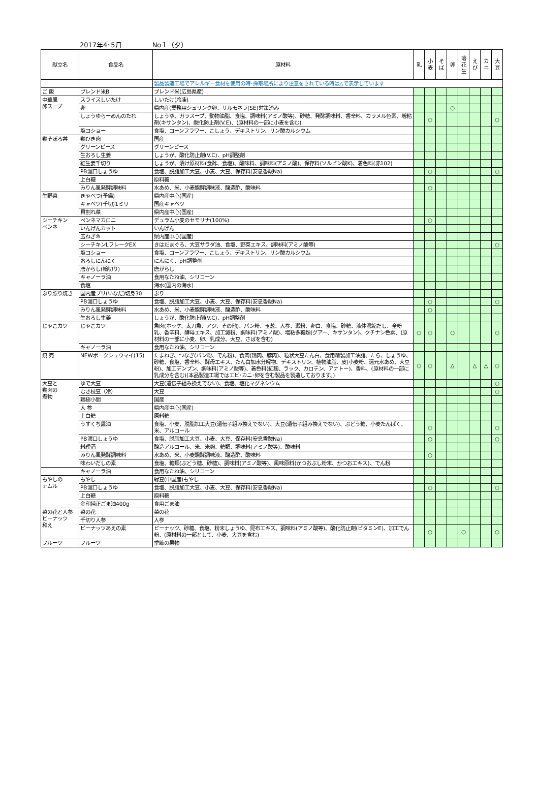2017年4･5月 No１（夕）
| 献立名 | 食品名 | 原材料 | 乳 | 小麦 | そば | 卵 | 落花生 | えび | カニ | 大豆 |
| --- | --- | --- | --- | --- | --- | --- | --- | --- | --- | --- |
| | | 製品製造工場でアレルギー食材を使用の時･採取場所により注意をされている時は△で表示しています | | | | | | | | |
| ご 飯 | ブレンド米B | ブレンド米(広島県産) | | | | | | | | |
| 中華風 卵スープ | スライスしいたけ | しいたけ(冷凍) | | | | | | | | |
| | 卵 | 県内産(業務用シュリンク卵、サルモネラ(SE)対策済み | | | | ○ | | | | |
| | しょうゆらーめんのたれ | しょうゆ、ガラスープ、動物油脂、食塩、調味料(アミノ酸等)、砂糖、発酵調味料、香辛料、カラメル色素、増粘剤(キサンタン)、酸化防止剤(V.E)、(原材料の一部に小麦を含む) | | ○ | | | | | | ○ |
| | 塩コショー | 食塩、コーンフラワー、こしょう、デキストリン、リン酸カルシウム | | | | | | | | |
| 鶏そぼろ丼 | 鶏ひき肉 | 国産 | | | | | | | | |
| | グリーンピース | グリーンピース | | | | | | | | |
| | 生おろし生姜 | しょうが、酸化防止剤(V.C)、pH調整剤 | | | | | | | | |
| | 紅生姜千切り | しょうが、漬け原材料(食酢、食塩)、酸味料、調味料(アミノ酸)、保存料(ソルビン酸K)、着色料(赤102) | | | | | | | | |
| | PB濃口しょうゆ | 食塩、脱脂加工大豆、小麦、大豆、保存料(安息香酸Na) | | ○ | | | | | | ○ |
| | 上白糖 | 原料糖 | | | | | | | | |
| | みりん風発酵調味料 | 水あめ、米、小麦醗酵調味液、醸造酢、酸味料 | | ○ | | | | | | |
| 生野菜 | きゃべつ(予備) | 県内産中心(国産) | | | | | | | | |
| | キャベツ(千切)1ミリ | 国産キャベツ | | | | | | | | |
| | 貝割れ菜 | 県内産中心(国産) | | | | | | | | |
| シーチキン ペンネ | ペンネマカロニ | デュラム小麦のセモリナ(100%) | | ○ | | | | | | |
| | いんげんカット | いんげん | | | | | | | | |
| | 玉ねぎ⑩ | 県内産中心(国産) | | | | | | | | |
| | シーチキンLフレークEX | きはだまぐろ、大豆サラダ油、食塩、野菜エキス、調味料(アミノ酸等) | | | | | | | | ○ |
| | 塩コショー | 食塩、コーンフラワー、こしょう、デキストリン、リン酸カルシウム | | | | | | | | |
| | おろしにんにく | にんにく、pH調整剤 | | | | | | | | |
| | 唐からし(輪切り) | 唐がらし | | | | | | | | |
| | キャノーラ油 | 食用なたね油、シリコーン | | | | | | | | |
| | 食塩 | 海水(国内の海水) | | | | | | | | |
| ぶり照り焼き | 国内産ブリ(いなだ)切身30 | ぶり | | | | | | | | |
| | PB濃口しょうゆ | 食塩、脱脂加工大豆、小麦、大豆、保存料(安息香酸Na) | | ○ | | | | | | ○ |
| | みりん風発酵調味料 | 水あめ、米、小麦醗酵調味液、醸造酢、酸味料 | | ○ | | | | | | |
| | 生おろし生姜 | しょうが、酸化防止剤(V.C)、pH調整剤 | | | | | | | | |
| じゃこカツ | じゃこカツ | 魚肉(ホッケ、太刀魚、アジ、その他)、パン粉、玉葱、人参、澱粉、卵白、食塩、砂糖、液体濃縮だし、全粉乳、香辛料、酵母エキス、加工澱粉、調味料(アミノ酸)、増粘多糖類(グアー、キサンタン)、クチナシ色素、(原材料の一部に小麦、卵、乳成分、大豆、さばを含む) | ○ | ○ | | ○ | | | | ○ |
| | キャノーラ油 | 食用なたね油、シリコーン | | | | | | | | |
| 焼 売 | NEWポークシュウマイ(15) | たまねぎ、つなぎ(パン粉、でん粉)、食肉(鶏肉、豚肉)、粒状大豆たん白、食用精製加工油脂、たら、しょうゆ、砂糖、食塩、香辛料、酵母エキス、たん白加水分解物、デキストリン、植物油脂、皮(小麦粉、還元水あめ、大豆粉)、加工デンプン、調味料(アミノ酸等)、着色料(紅麹、ラック、カロテン、アナトー)、香料、(原材料の一部に乳成分を含む)(本品製造工場ではエビ･カニ･卵を含む製品を製造しております。) | ○ | ○ | | △ | | △ | △ | ○ |
| 大豆と 鶏肉の 煮物 | ゆで大豆 | 大豆(遺伝子組み換えでない)、食塩、塩化マグネシウム | | | | | | | | ○ |
| | むき枝豆（冷） | 大豆 | | | | | | | | ○ |
| | 鶏極小間 | 国産 | | | | | | | | |
| | 人 参 | 県内産中心(国産) | | | | | | | | |
| | 上白糖 | 原料糖 | | | | | | | | |
| | うすくち醤油 | 食塩、小麦、脱脂加工大豆(遺伝子組み換えでない)、大豆(遺伝子組み換えでない)、ぶどう糖、小麦たんぱく、米、アルコール | | ○ | | | | | | ○ |
| | PB濃口しょうゆ | 食塩、脱脂加工大豆、小麦、大豆、保存料(安息香酸Na) | | ○ | | | | | | ○ |
| | 料理酒 | 醸造アルコール、米、米麹、糖類、調味料(アミノ酸等)、酸味料 | | | | | | | | |
| | みりん風発酵調味料 | 水あめ、米、小麦醗酵調味液、醸造酢、酸味料 | | ○ | | | | | | |
| | 味わいだしの素 | 食塩、糖類(ぶどう糖、砂糖)、調味料(アミノ酸等)、風味原料(かつおぶし粉末、かつおエキス)、でん粉 | | | | | | | | |
| | キャノーラ油 | 食用なたね油、シリコーン | | | | | | | | |
| もやしの ナムル | もやし | 緑豆(中国産)もやし | | | | | | | | |
| | PB濃口しょうゆ | 食塩、脱脂加工大豆、小麦、大豆、保存料(安息香酸Na) | | ○ | | | | | | ○ |
| | 上白糖 | 原料糖 | | | | | | | | |
| | 金印純正ごま油400g | 食用ごま油 | | | | | | | | |
| 菜の花と人参 ピーナッツ 和え | 菜の花 | 菜の花 | | | | | | | | |
| | 千切り人参 | 人参 | | | | | | | | |
| | ピーナッツあえの素 | ピーナッツ、砂糖、食塩、粉末しょうゆ、昆布エキス、調味料(アミノ酸等)、酸化防止剤(ビタミンE)、加工でん粉、(原材料の一部として、小麦、大豆を含む) | | ○ | | | ○ | | | ○ |
| フルーツ | フルーツ | 季節の果物 | | | | | | | | |